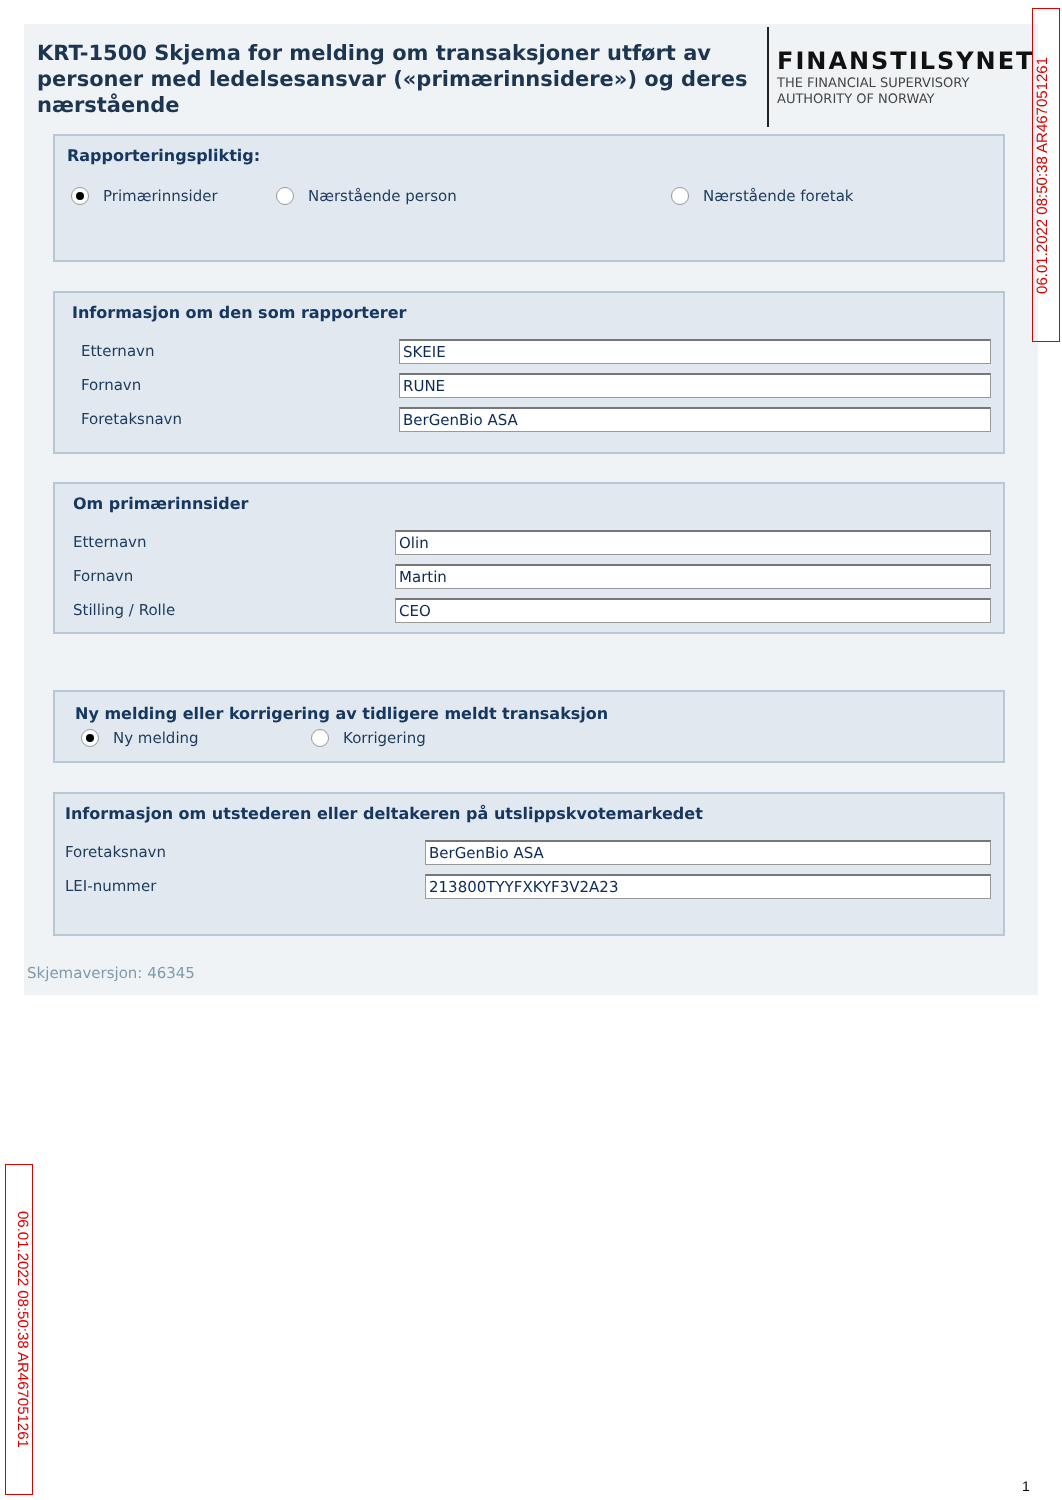KRT-1500 Skjema for melding om transaksjoner utført av personer med ledelsesansvar («primærinnsidere») og deres nærstående
FINANSTILSYNET
THE FINANCIAL SUPERVISORY
AUTHORITY OF NORWAY
Rapporteringspliktig:
Primærinnsider Nærstående person Nærstående foretak
Informasjon om den som rapporterer
Etternavn SKEIE
Fornavn RUNE
Foretaksnavn BerGenBio ASA
Om primærinnsider
Etternavn Olin
Fornavn Martin
Stilling / Rolle CEO
Ny melding eller korrigering av tidligere meldt transaksjon
Ny melding Korrigering
Informasjon om utstederen eller deltakeren på utslippskvotemarkedet
Foretaksnavn BerGenBio ASA
LEI-nummer 213800TYYFXKYF3V2A23
Skjemaversjon: 46345
06.01.2022 08:50:38 AR467051261
06.01.2022 08:50:38 AR467051261
1